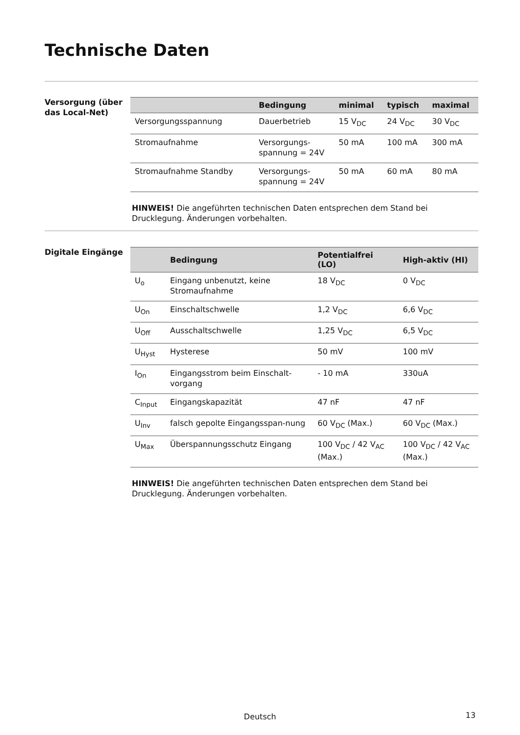Technische Daten
Versorgung (über das Local-Net)
| | Bedingung | minimal | typisch | maximal |
| --- | --- | --- | --- | --- |
| Versorgungsspannung | Dauerbetrieb | 15 V<sub>DC</sub> | 24 V<sub>DC</sub> | 30 V<sub>DC</sub> |
| Stromaufnahme | Versorgungs-spannung = 24V | 50 mA | 100 mA | 300 mA |
| Stromaufnahme Standby | Versorgungs-spannung = 24V | 50 mA | 60 mA | 80 mA |
HINWEIS! Die angeführten technischen Daten entsprechen dem Stand bei Drucklegung. Änderungen vorbehalten.
Digitale Eingänge
| | Bedingung | Potentialfrei (LO) | High-aktiv (HI) |
| --- | --- | --- | --- |
| U<sub>o</sub> | Eingang unbenutzt, keine Stromaufnahme | 18 V<sub>DC</sub> | 0 V<sub>DC</sub> |
| U<sub>On</sub> | Einschaltschwelle | 1,2 V<sub>DC</sub> | 6,6 V<sub>DC</sub> |
| U<sub>Off</sub> | Ausschaltschwelle | 1,25 V<sub>DC</sub> | 6,5 V<sub>DC</sub> |
| U<sub>Hyst</sub> | Hysterese | 50 mV | 100 mV |
| I<sub>On</sub> | Eingangsstrom beim Einschalt-vorgang | - 10 mA | 330uA |
| C<sub>Input</sub> | Eingangskapazität | 47 nF | 47 nF |
| U<sub>Inv</sub> | falsch gepolte Eingangsspan-nung | 60 V<sub>DC</sub> (Max.) | 60 V<sub>DC</sub> (Max.) |
| U<sub>Max</sub> | Überspannungsschutz Eingang | 100 V<sub>DC</sub> / 42 V<sub>AC</sub> (Max.) | 100 V<sub>DC</sub> / 42 V<sub>AC</sub> (Max.) |
HINWEIS! Die angeführten technischen Daten entsprechen dem Stand bei Drucklegung. Änderungen vorbehalten.
Deutsch 13